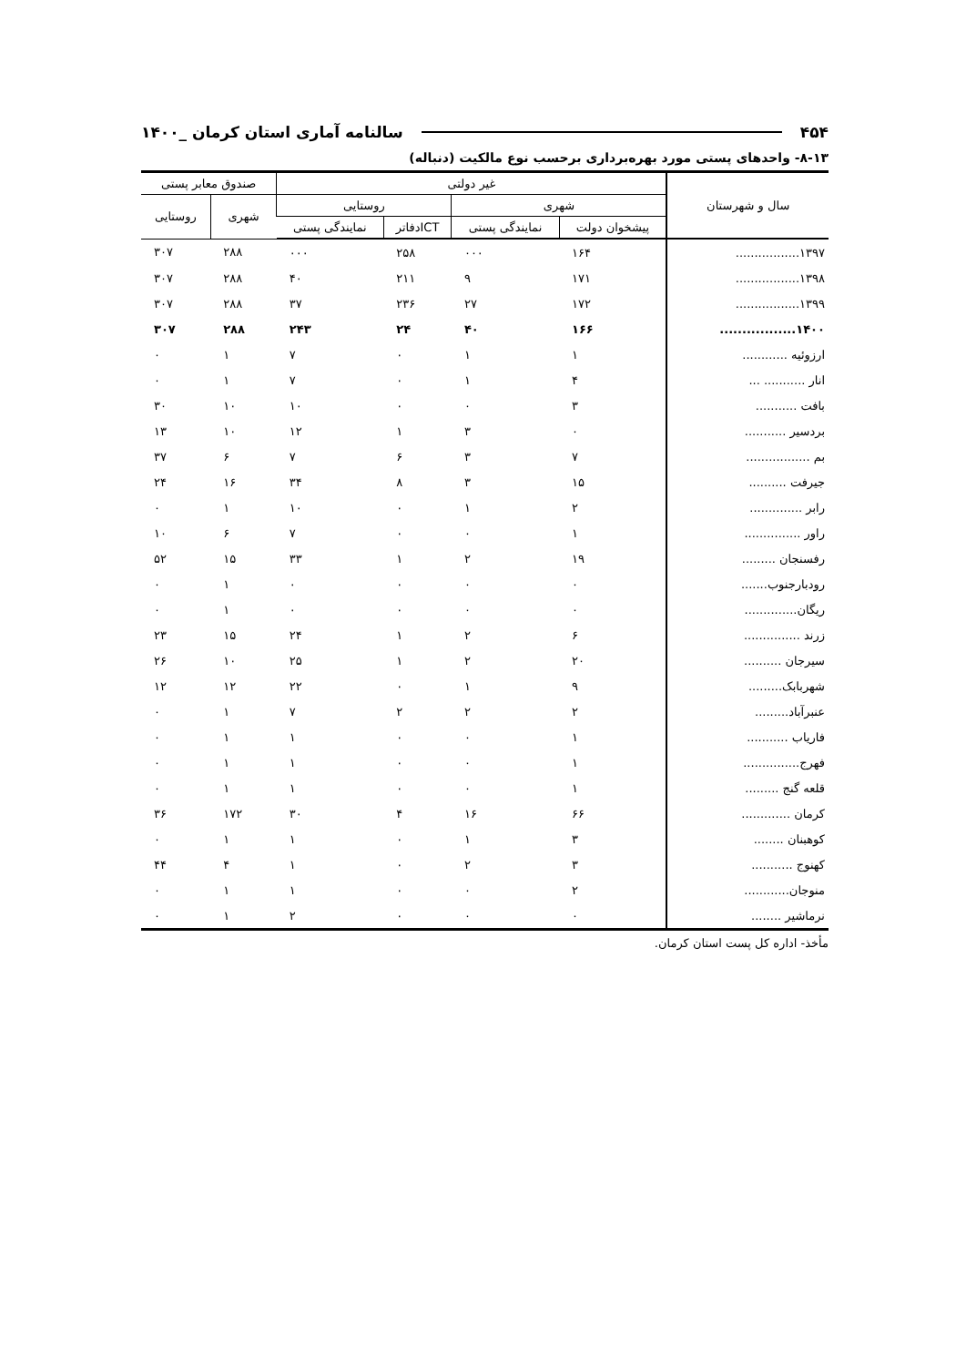۴۵۴ سالنامه آماری استان کرمان _۱۴۰۰
۸-۱۳- واحدهای پستی مورد بهره‌برداری برحسب نوع مالکیت (دنباله)
| سال و شهرستان | غیر دولتی | | | | صندوق معابر پستی | |
| --- | --- | --- | --- | --- | --- | --- |
| | شهری | | روستایی | | شهری | روستایی |
| | پیشخوان دولت | نمایندگی پستی | ICTدفاتر | نمایندگی پستی | | |
| ۱۳۹۷................. | ۱۶۴ | ۰۰۰ | ۲۵۸ | ۰۰۰ | ۲۸۸ | ۳۰۷ |
| ۱۳۹۸................. | ۱۷۱ | ۹ | ۲۱۱ | ۴۰ | ۲۸۸ | ۳۰۷ |
| ۱۳۹۹................. | ۱۷۲ | ۲۷ | ۲۳۶ | ۳۷ | ۲۸۸ | ۳۰۷ |
| ۱۴۰۰................. | ۱۶۶ | ۴۰ | ۲۴ | ۲۴۳ | ۲۸۸ | ۳۰۷ |
| ارزوئیه ............ | ۱ | ۱ | ۰ | ۷ | ۱ | ۰ |
| انار ........... ... | ۴ | ۱ | ۰ | ۷ | ۱ | ۰ |
| بافت ........... | ۳ | ۰ | ۰ | ۱۰ | ۱۰ | ۳۰ |
| بردسیر ........... | ۰ | ۳ | ۱ | ۱۲ | ۱۰ | ۱۳ |
| بم ................. | ۷ | ۳ | ۶ | ۷ | ۶ | ۳۷ |
| جیرفت .......... | ۱۵ | ۳ | ۸ | ۳۴ | ۱۶ | ۲۴ |
| رابر .............. | ۲ | ۱ | ۰ | ۱۰ | ۱ | ۰ |
| راور ............... | ۱ | ۰ | ۰ | ۷ | ۶ | ۱۰ |
| رفسنجان ......... | ۱۹ | ۲ | ۱ | ۳۳ | ۱۵ | ۵۲ |
| رودبارجنوب....... | ۰ | ۰ | ۰ | ۰ | ۱ | ۰ |
| ریگان.............. | ۰ | ۰ | ۰ | ۰ | ۱ | ۰ |
| زرند ............... | ۶ | ۲ | ۱ | ۲۴ | ۱۵ | ۲۳ |
| سیرجان .......... | ۲۰ | ۲ | ۱ | ۲۵ | ۱۰ | ۲۶ |
| شهربابک......... | ۹ | ۱ | ۰ | ۲۲ | ۱۲ | ۱۲ |
| عنبرآباد......... | ۲ | ۲ | ۲ | ۷ | ۱ | ۰ |
| فاریاب ........... | ۱ | ۰ | ۰ | ۱ | ۱ | ۰ |
| فهرج............... | ۱ | ۰ | ۰ | ۱ | ۱ | ۰ |
| قلعه گنج ......... | ۱ | ۰ | ۰ | ۱ | ۱ | ۰ |
| کرمان ............. | ۶۶ | ۱۶ | ۴ | ۳۰ | ۱۷۲ | ۳۶ |
| کوهبنان ........ | ۳ | ۱ | ۰ | ۱ | ۱ | ۰ |
| کهنوج ........... | ۳ | ۲ | ۰ | ۱ | ۴ | ۴۴ |
| منوجان............ | ۲ | ۰ | ۰ | ۱ | ۱ | ۰ |
| نرماشیر ........ | ۰ | ۰ | ۰ | ۲ | ۱ | ۰ |
مأخذ- اداره کل پست استان کرمان.